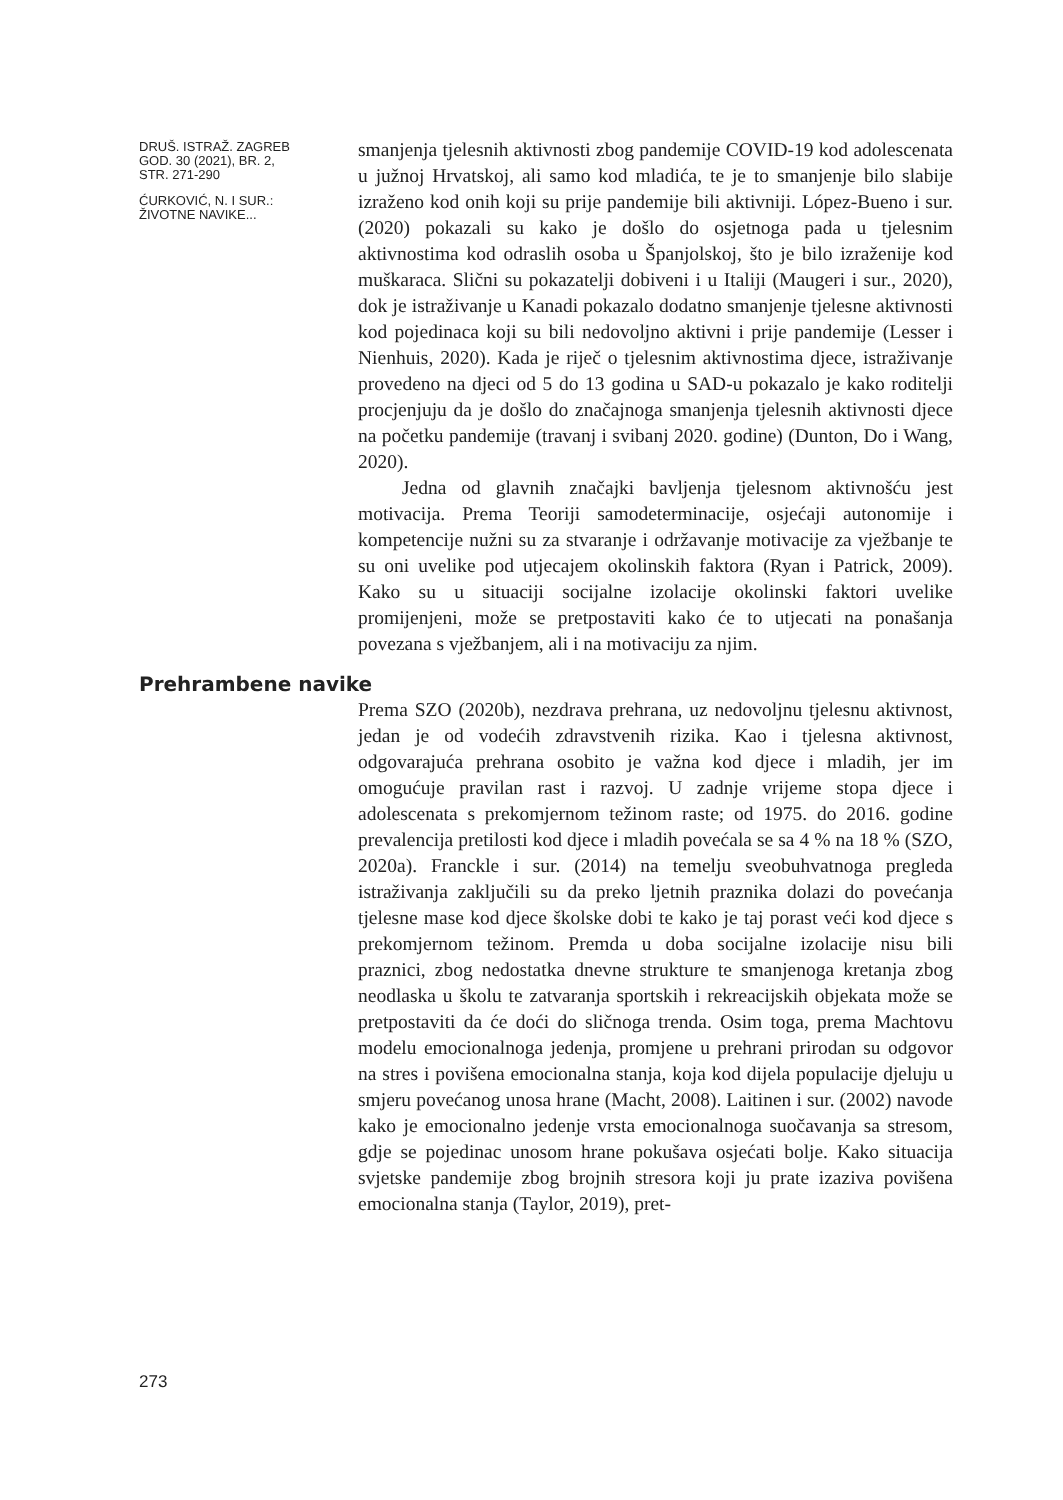DRUŠ. ISTRAŽ. ZAGREB
GOD. 30 (2021), BR. 2,
STR. 271-290
ĆURKOVIĆ, N. I SUR.:
ŽIVOTNE NAVIKE...
smanjenja tjelesnih aktivnosti zbog pandemije COVID-19 kod adolescenata u južnoj Hrvatskoj, ali samo kod mladića, te je to smanjenje bilo slabije izraženo kod onih koji su prije pandemije bili aktivniji. López-Bueno i sur. (2020) pokazali su kako je došlo do osjetnoga pada u tjelesnim aktivnostima kod odraslih osoba u Španjolskoj, što je bilo izraženije kod muškaraca. Slični su pokazatelji dobiveni i u Italiji (Maugeri i sur., 2020), dok je istraživanje u Kanadi pokazalo dodatno smanjenje tjelesne aktivnosti kod pojedinaca koji su bili nedovoljno aktivni i prije pandemije (Lesser i Nienhuis, 2020). Kada je riječ o tjelesnim aktivnostima djece, istraživanje provedeno na djeci od 5 do 13 godina u SAD-u pokazalo je kako roditelji procjenjuju da je došlo do značajnoga smanjenja tjelesnih aktivnosti djece na početku pandemije (travanj i svibanj 2020. godine) (Dunton, Do i Wang, 2020).
Jedna od glavnih značajki bavljenja tjelesnom aktivnošću jest motivacija. Prema Teoriji samodeterminacije, osjećaji autonomije i kompetencije nužni su za stvaranje i održavanje motivacije za vježbanje te su oni uvelike pod utjecajem okolinskih faktora (Ryan i Patrick, 2009). Kako su u situaciji socijalne izolacije okolinski faktori uvelike promijenjeni, može se pretpostaviti kako će to utjecati na ponašanja povezana s vježbanjem, ali i na motivaciju za njim.
Prehrambene navike
Prema SZO (2020b), nezdrava prehrana, uz nedovoljnu tjelesnu aktivnost, jedan je od vodećih zdravstvenih rizika. Kao i tjelesna aktivnost, odgovarajuća prehrana osobito je važna kod djece i mladih, jer im omogućuje pravilan rast i razvoj. U zadnje vrijeme stopa djece i adolescenata s prekomjernom težinom raste; od 1975. do 2016. godine prevalencija pretilosti kod djece i mladih povećala se sa 4 % na 18 % (SZO, 2020a). Franckle i sur. (2014) na temelju sveobuhvatnoga pregleda istraživanja zaključili su da preko ljetnih praznika dolazi do povećanja tjelesne mase kod djece školske dobi te kako je taj porast veći kod djece s prekomjernom težinom. Premda u doba socijalne izolacije nisu bili praznici, zbog nedostatka dnevne strukture te smanjenoga kretanja zbog neodlaska u školu te zatvaranja sportskih i rekreacijskih objekata može se pretpostaviti da će doći do sličnoga trenda. Osim toga, prema Machtovu modelu emocionalnoga jedenja, promjene u prehrani prirodan su odgovor na stres i povišena emocionalna stanja, koja kod dijela populacije djeluju u smjeru povećanog unosa hrane (Macht, 2008). Laitinen i sur. (2002) navode kako je emocionalno jedenje vrsta emocionalnoga suočavanja sa stresom, gdje se pojedinac unosom hrane pokušava osjećati bolje. Kako situacija svjetske pandemije zbog brojnih stresora koji ju prate izaziva povišena emocionalna stanja (Taylor, 2019), pret-
273